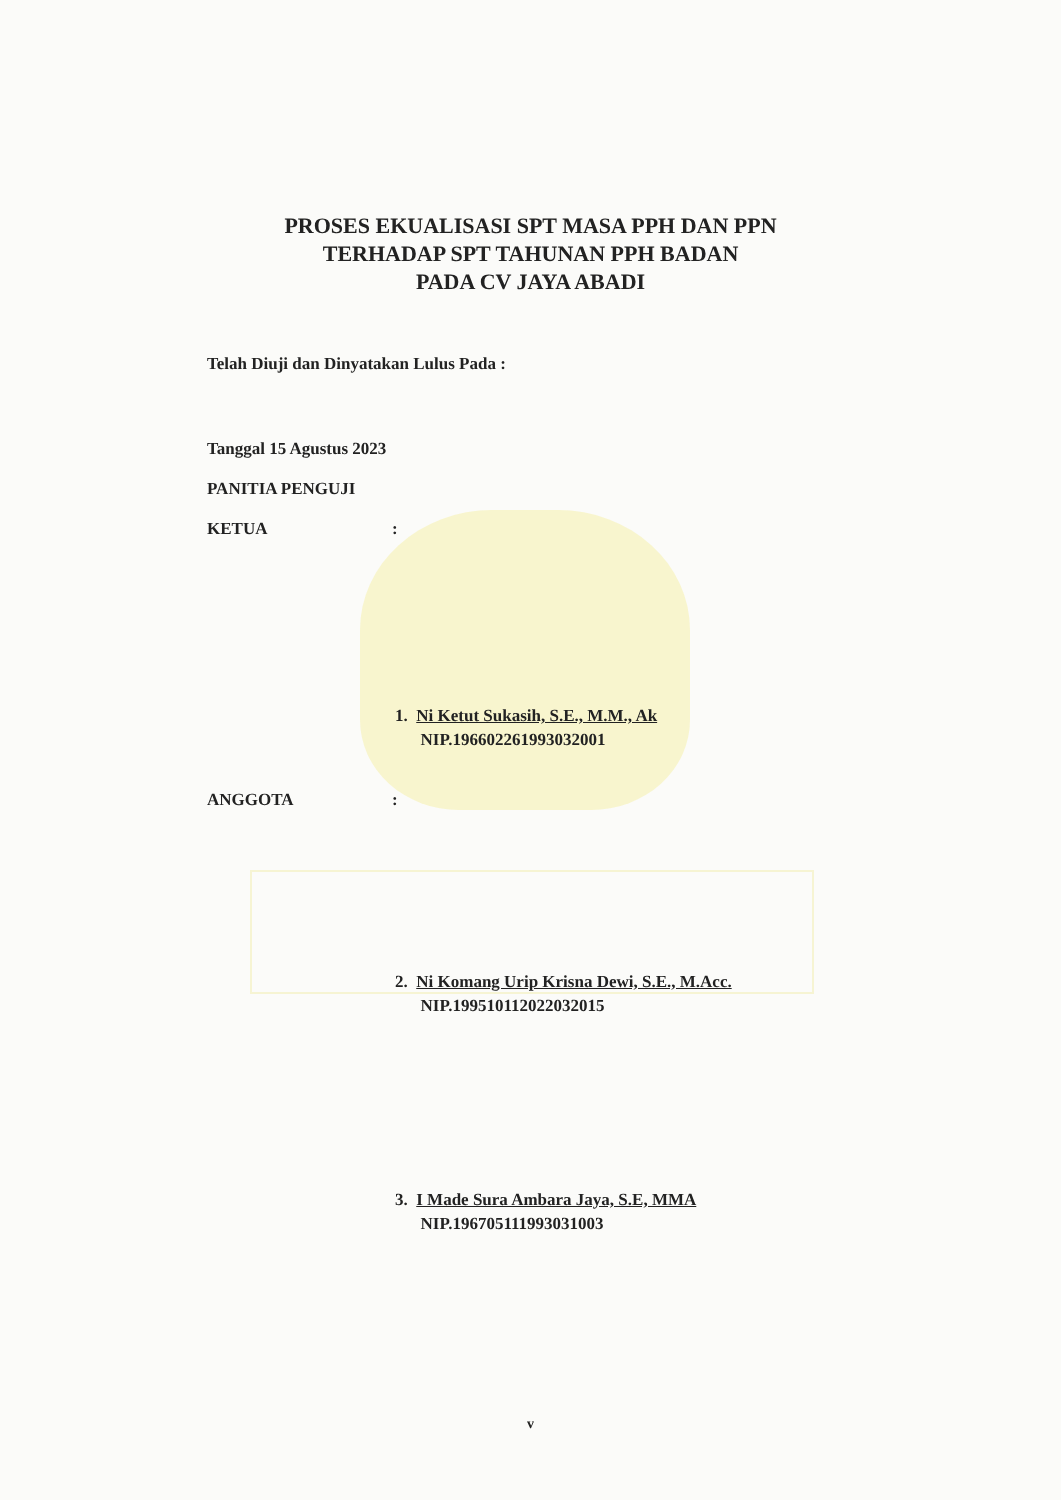PROSES EKUALISASI SPT MASA PPH DAN PPN
TERHADAP SPT TAHUNAN PPH BADAN
PADA CV JAYA ABADI
Telah Diuji dan Dinyatakan Lulus Pada :
Tanggal 15 Agustus 2023
PANITIA PENGUJI
KETUA:
1. Ni Ketut Sukasih, S.E., M.M., Ak
NIP.196602261993032001
ANGGOTA:
2. Ni Komang Urip Krisna Dewi, S.E., M.Acc.
NIP.199510112022032015
3. I Made Sura Ambara Jaya, S.E, MMA
NIP.196705111993031003
v